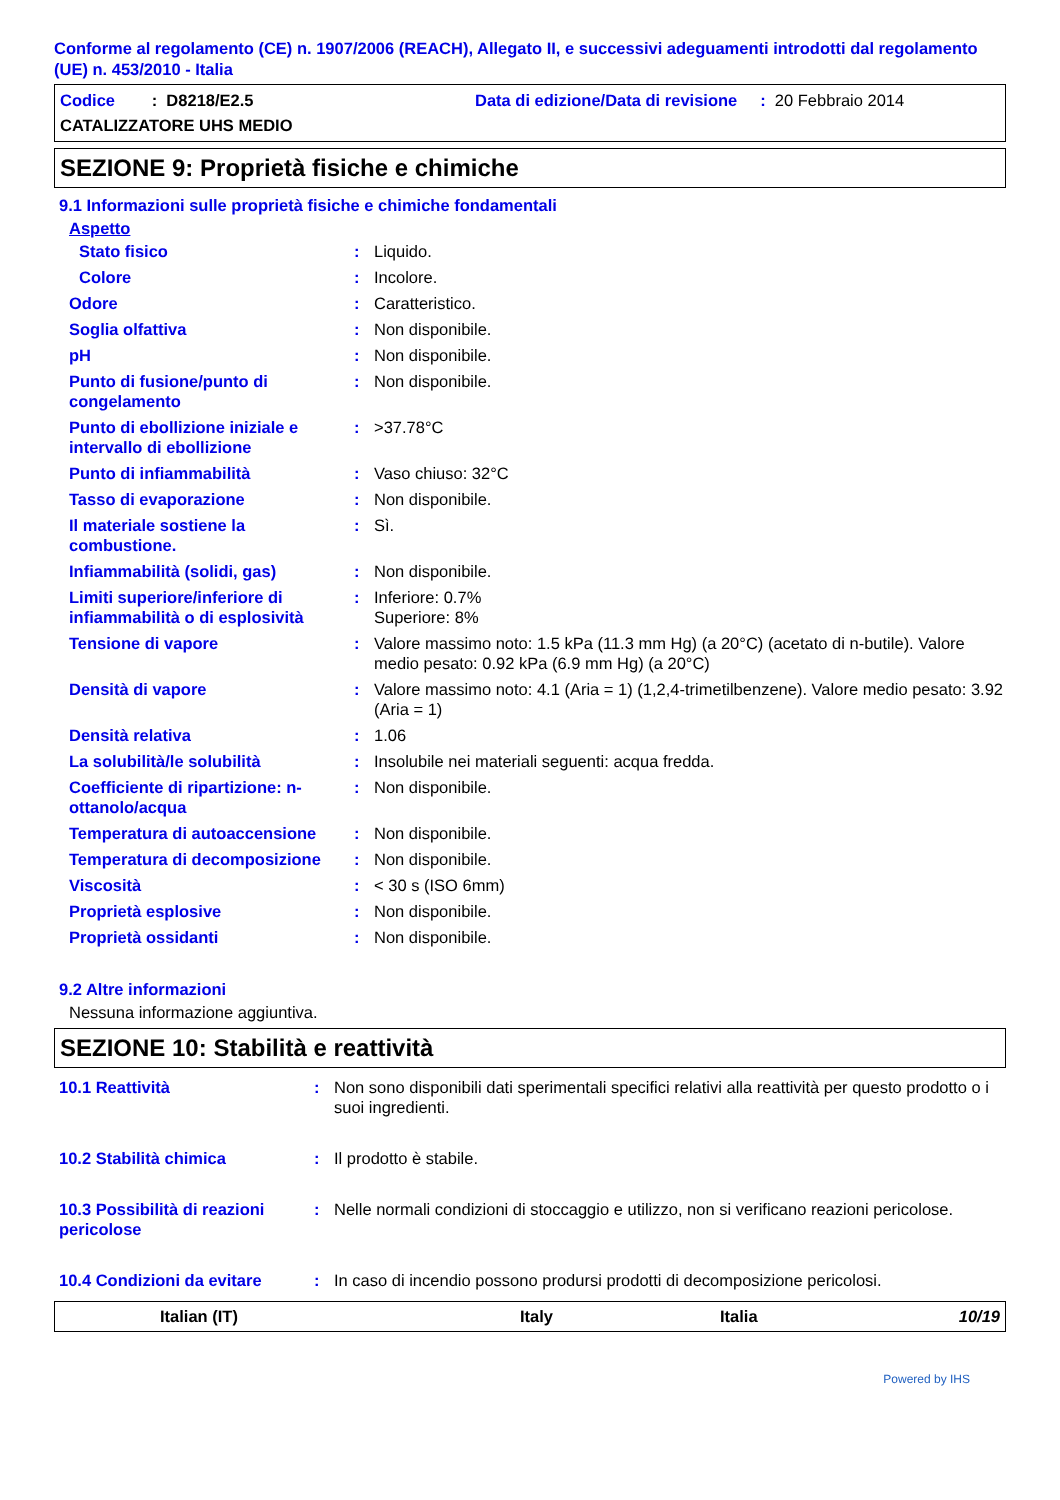Conforme al regolamento (CE) n. 1907/2006 (REACH), Allegato II, e successivi adeguamenti introdotti dal regolamento (UE) n. 453/2010 - Italia
Codice : D8218/E2.5 Data di edizione/Data di revisione : 20 Febbraio 2014
CATALIZZATORE UHS MEDIO
SEZIONE 9: Proprietà fisiche e chimiche
9.1 Informazioni sulle proprietà fisiche e chimiche fondamentali
Aspetto
| Stato fisico | : | Liquido. |
| Colore | : | Incolore. |
| Odore | : | Caratteristico. |
| Soglia olfattiva | : | Non disponibile. |
| pH | : | Non disponibile. |
| Punto di fusione/punto di congelamento | : | Non disponibile. |
| Punto di ebollizione iniziale e intervallo di ebollizione | : | >37.78°C |
| Punto di infiammabilità | : | Vaso chiuso: 32°C |
| Tasso di evaporazione | : | Non disponibile. |
| Il materiale sostiene la combustione. | : | Sì. |
| Infiammabilità (solidi, gas) | : | Non disponibile. |
| Limiti superiore/inferiore di infiammabilità o di esplosività | : | Inferiore: 0.7% Superiore: 8% |
| Tensione di vapore | : | Valore massimo noto: 1.5 kPa (11.3 mm Hg) (a 20°C) (acetato di n-butile). Valore medio pesato: 0.92 kPa (6.9 mm Hg) (a 20°C) |
| Densità di vapore | : | Valore massimo noto: 4.1 (Aria = 1) (1,2,4-trimetilbenzene). Valore medio pesato: 3.92 (Aria = 1) |
| Densità relativa | : | 1.06 |
| La solubilità/le solubilità | : | Insolubile nei materiali seguenti: acqua fredda. |
| Coefficiente di ripartizione: n-ottanolo/acqua | : | Non disponibile. |
| Temperatura di autoaccensione | : | Non disponibile. |
| Temperatura di decomposizione | : | Non disponibile. |
| Viscosità | : | < 30 s (ISO 6mm) |
| Proprietà esplosive | : | Non disponibile. |
| Proprietà ossidanti | : | Non disponibile. |
9.2 Altre informazioni
Nessuna informazione aggiuntiva.
SEZIONE 10: Stabilità e reattività
| 10.1 Reattività | : | Non sono disponibili dati sperimentali specifici relativi alla reattività per questo prodotto o i suoi ingredienti. |
| 10.2 Stabilità chimica | : | Il prodotto è stabile. |
| 10.3 Possibilità di reazioni pericolose | : | Nelle normali condizioni di stoccaggio e utilizzo, non si verificano reazioni pericolose. |
| 10.4 Condizioni da evitare | : | In caso di incendio possono prodursi prodotti di decomposizione pericolosi. |
Italian (IT) Italy Italia 10/19
Powered by IHS